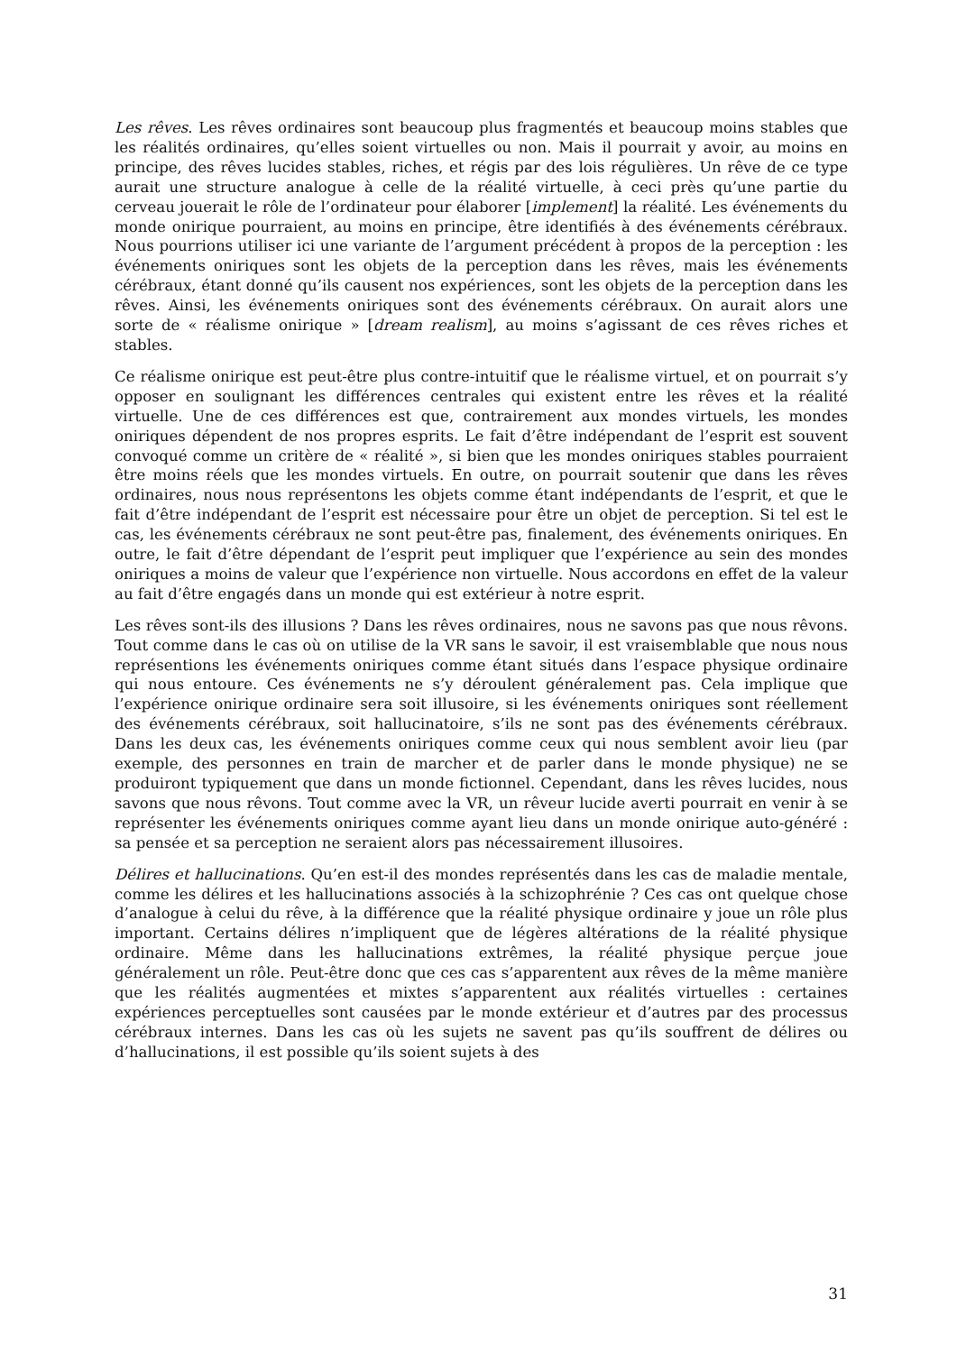Les rêves. Les rêves ordinaires sont beaucoup plus fragmentés et beaucoup moins stables que les réalités ordinaires, qu’elles soient virtuelles ou non. Mais il pourrait y avoir, au moins en principe, des rêves lucides stables, riches, et régis par des lois régulières. Un rêve de ce type aurait une structure analogue à celle de la réalité virtuelle, à ceci près qu’une partie du cerveau jouerait le rôle de l’ordinateur pour élaborer [implement] la réalité. Les événements du monde onirique pourraient, au moins en principe, être identifiés à des événements cérébraux. Nous pourrions utiliser ici une variante de l’argument précédent à propos de la perception : les événements oniriques sont les objets de la perception dans les rêves, mais les événements cérébraux, étant donné qu’ils causent nos expériences, sont les objets de la perception dans les rêves. Ainsi, les événements oniriques sont des événements cérébraux. On aurait alors une sorte de « réalisme onirique » [dream realism], au moins s’agissant de ces rêves riches et stables.
Ce réalisme onirique est peut-être plus contre-intuitif que le réalisme virtuel, et on pourrait s’y opposer en soulignant les différences centrales qui existent entre les rêves et la réalité virtuelle. Une de ces différences est que, contrairement aux mondes virtuels, les mondes oniriques dépendent de nos propres esprits. Le fait d’être indépendant de l’esprit est souvent convoqué comme un critère de « réalité », si bien que les mondes oniriques stables pourraient être moins réels que les mondes virtuels. En outre, on pourrait soutenir que dans les rêves ordinaires, nous nous représentons les objets comme étant indépendants de l’esprit, et que le fait d’être indépendant de l’esprit est nécessaire pour être un objet de perception. Si tel est le cas, les événements cérébraux ne sont peut-être pas, finalement, des événements oniriques. En outre, le fait d’être dépendant de l’esprit peut impliquer que l’expérience au sein des mondes oniriques a moins de valeur que l’expérience non virtuelle. Nous accordons en effet de la valeur au fait d’être engagés dans un monde qui est extérieur à notre esprit.
Les rêves sont-ils des illusions ? Dans les rêves ordinaires, nous ne savons pas que nous rêvons. Tout comme dans le cas où on utilise de la VR sans le savoir, il est vraisemblable que nous nous représentions les événements oniriques comme étant situés dans l’espace physique ordinaire qui nous entoure. Ces événements ne s’y déroulent généralement pas. Cela implique que l’expérience onirique ordinaire sera soit illusoire, si les événements oniriques sont réellement des événements cérébraux, soit hallucinatoire, s’ils ne sont pas des événements cérébraux. Dans les deux cas, les événements oniriques comme ceux qui nous semblent avoir lieu (par exemple, des personnes en train de marcher et de parler dans le monde physique) ne se produiront typiquement que dans un monde fictionnel. Cependant, dans les rêves lucides, nous savons que nous rêvons. Tout comme avec la VR, un rêveur lucide averti pourrait en venir à se représenter les événements oniriques comme ayant lieu dans un monde onirique auto-généré : sa pensée et sa perception ne seraient alors pas nécessairement illusoires.
Délires et hallucinations. Qu’en est-il des mondes représentés dans les cas de maladie mentale, comme les délires et les hallucinations associés à la schizophrénie ? Ces cas ont quelque chose d’analogue à celui du rêve, à la différence que la réalité physique ordinaire y joue un rôle plus important. Certains délires n’impliquent que de légères altérations de la réalité physique ordinaire. Même dans les hallucinations extrêmes, la réalité physique perçue joue généralement un rôle. Peut-être donc que ces cas s’apparentent aux rêves de la même manière que les réalités augmentées et mixtes s’apparentent aux réalités virtuelles : certaines expériences perceptuelles sont causées par le monde extérieur et d’autres par des processus cérébraux internes. Dans les cas où les sujets ne savent pas qu’ils souffrent de délires ou d’hallucinations, il est possible qu’ils soient sujets à des
31